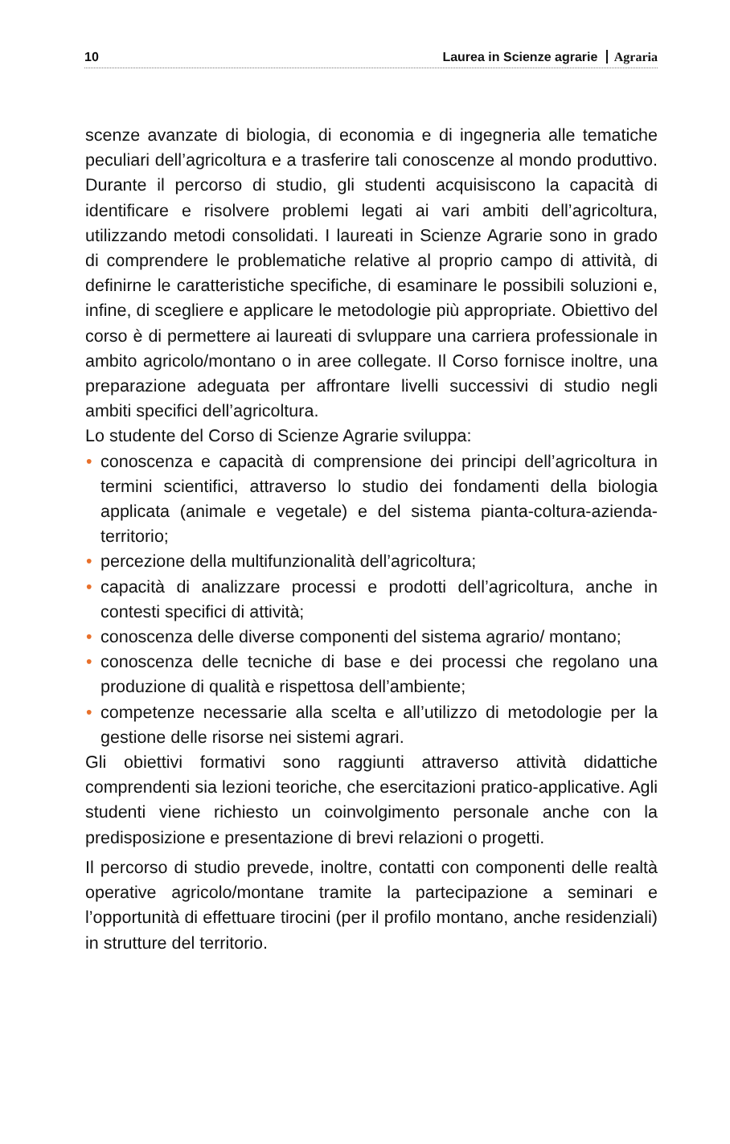10 Laurea in Scienze agrarie Agraria
scenze avanzate di biologia, di economia e di ingegneria alle tematiche peculiari dell’agricoltura e a trasferire tali conoscenze al mondo produttivo. Durante il percorso di studio, gli studenti acquisiscono la capacità di identificare e risolvere problemi legati ai vari ambiti dell’agricoltura, utilizzando metodi consolidati. I laureati in Scienze Agrarie sono in grado di comprendere le problematiche relative al proprio campo di attività, di definirne le caratteristiche specifiche, di esaminare le possibili soluzioni e, infine, di scegliere e applicare le metodologie più appropriate. Obiettivo del corso è di permettere ai laureati di svluppare una carriera professionale in ambito agricolo/montano o in aree collegate. Il Corso fornisce inoltre, una preparazione adeguata per affrontare livelli successivi di studio negli ambiti specifici dell’agricoltura.
Lo studente del Corso di Scienze Agrarie sviluppa:
• conoscenza e capacità di comprensione dei principi dell’agricoltura in termini scientifici, attraverso lo studio dei fondamenti della biologia applicata (animale e vegetale) e del sistema pianta-coltura-azienda-territorio;
• percezione della multifunzionalità dell’agricoltura;
• capacità di analizzare processi e prodotti dell’agricoltura, anche in contesti specifici di attività;
• conoscenza delle diverse componenti del sistema agrario/ montano;
• conoscenza delle tecniche di base e dei processi che regolano una produzione di qualità e rispettosa dell’ambiente;
• competenze necessarie alla scelta e all’utilizzo di metodologie per la gestione delle risorse nei sistemi agrari.
Gli obiettivi formativi sono raggiunti attraverso attività didattiche comprendenti sia lezioni teoriche, che esercitazioni pratico-applicative. Agli studenti viene richiesto un coinvolgimento personale anche con la predisposizione e presentazione di brevi relazioni o progetti.
Il percorso di studio prevede, inoltre, contatti con componenti delle realtà operative agricolo/montane tramite la partecipazione a seminari e l’opportunità di effettuare tirocini (per il profilo montano, anche residenziali) in strutture del territorio.